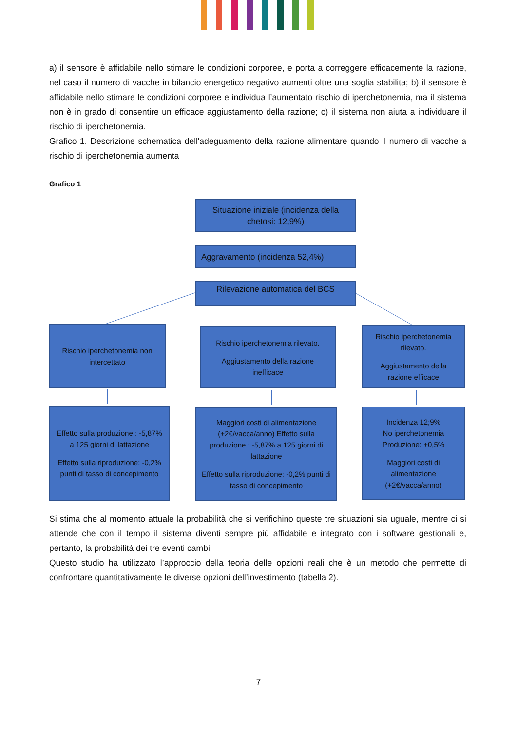a) il sensore è affidabile nello stimare le condizioni corporee, e porta a correggere efficacemente la razione, nel caso il numero di vacche in bilancio energetico negativo aumenti oltre una soglia stabilita; b) il sensore è affidabile nello stimare le condizioni corporee e individua l’aumentato rischio di iperchetonemia, ma il sistema non è in grado di consentire un efficace aggiustamento della razione; c) il sistema non aiuta a individuare il rischio di iperchetonemia.
Grafico 1. Descrizione schematica dell'adeguamento della razione alimentare quando il numero di vacche a rischio di iperchetonemia aumenta
Grafico 1
Situazione iniziale (incidenza della chetosi: 12,9%)
Aggravamento (incidenza 52,4%)
Rilevazione automatica del BCS
Rischio iperchetonemia non intercettato
Rischio iperchetonemia rilevato.
Aggiustamento della razione inefficace
Rischio iperchetonemia rilevato.
Aggiustamento della razione efficace
Effetto sulla produzione : -5,87% a 125 giorni di lattazione
Effetto sulla riproduzione: -0,2% punti di tasso di concepimento
Maggiori costi di alimentazione (+2€/vacca/anno) Effetto sulla produzione : -5,87% a 125 giorni di lattazione
Effetto sulla riproduzione: -0,2% punti di tasso di concepimento
Incidenza 12;9%
No iperchetonemia
Produzione: +0,5%
Maggiori costi di alimentazione (+2€/vacca/anno)
Si stima che al momento attuale la probabilità che si verifichino queste tre situazioni sia uguale, mentre ci si attende che con il tempo il sistema diventi sempre più affidabile e integrato con i software gestionali e, pertanto, la probabilità dei tre eventi cambi.
Questo studio ha utilizzato l’approccio della teoria delle opzioni reali che è un metodo che permette di confrontare quantitativamente le diverse opzioni dell’investimento (tabella 2).
7